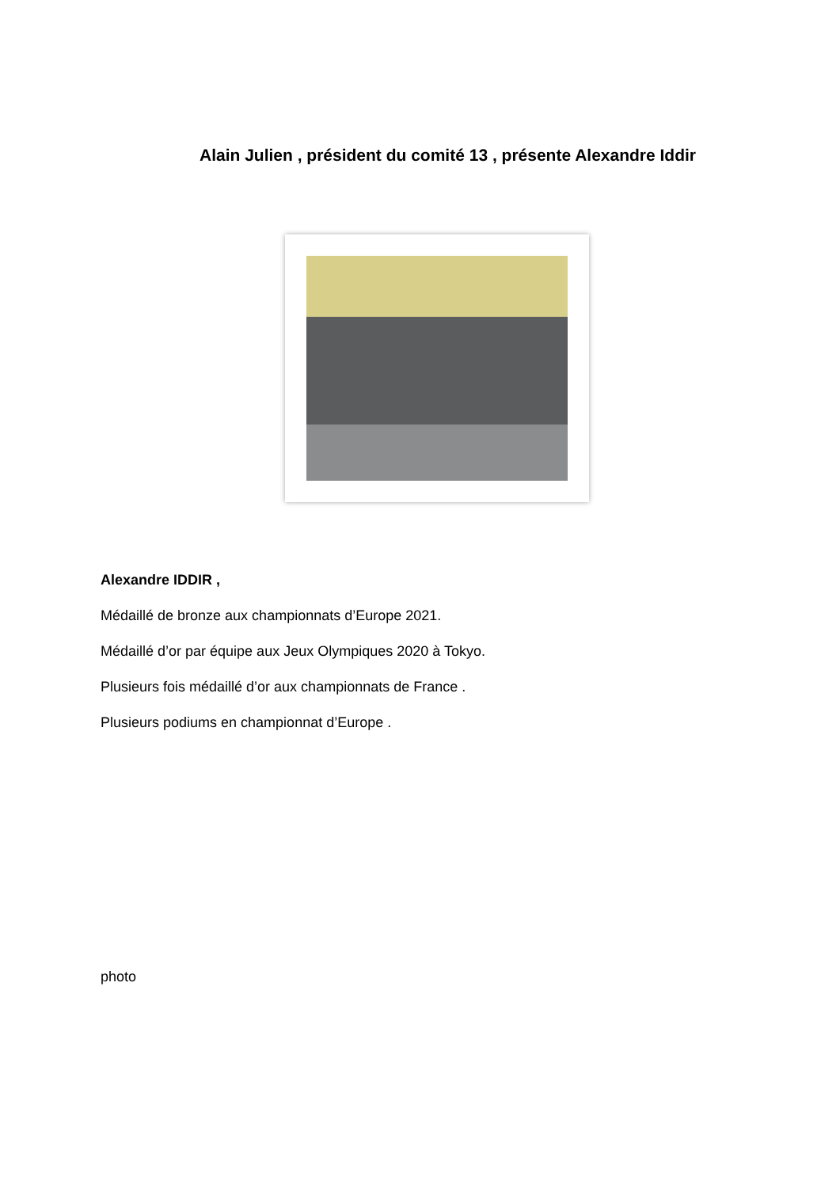Alain Julien , président du comité 13 , présente Alexandre Iddir
Alexandre IDDIR ,
Médaillé de bronze aux championnats d’Europe 2021.
Médaillé d’or par équipe aux Jeux Olympiques 2020 à Tokyo.
Plusieurs fois médaillé d’or aux championnats de France .
Plusieurs podiums en championnat d’Europe .
photo